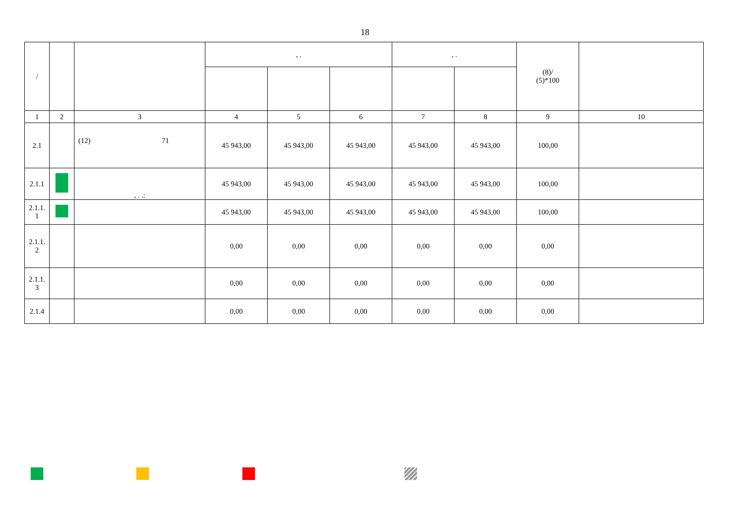18
| / | | | , . | | | , . | | (8)/ (5)*100 | |
| 1 | 2 | 3 | 4 | 5 | 6 | 7 | 8 | 9 | 10 |
| 2.1 | | (12) 71 | 45 943,00 | 45 943,00 | 45 943,00 | 45 943,00 | 45 943,00 | 100,00 | |
| 2.1.1 | | , . .: | 45 943,00 | 45 943,00 | 45 943,00 | 45 943,00 | 45 943,00 | 100,00 | |
| 2.1.1. 1 | | | 45 943,00 | 45 943,00 | 45 943,00 | 45 943,00 | 45 943,00 | 100,00 | |
| 2.1.1. 2 | | | 0,00 | 0,00 | 0,00 | 0,00 | 0,00 | 0,00 | |
| 2.1.1. 3 | | | 0,00 | 0,00 | 0,00 | 0,00 | 0,00 | 0,00 | |
| 2.1.4 | | | 0,00 | 0,00 | 0,00 | 0,00 | 0,00 | 0,00 | |